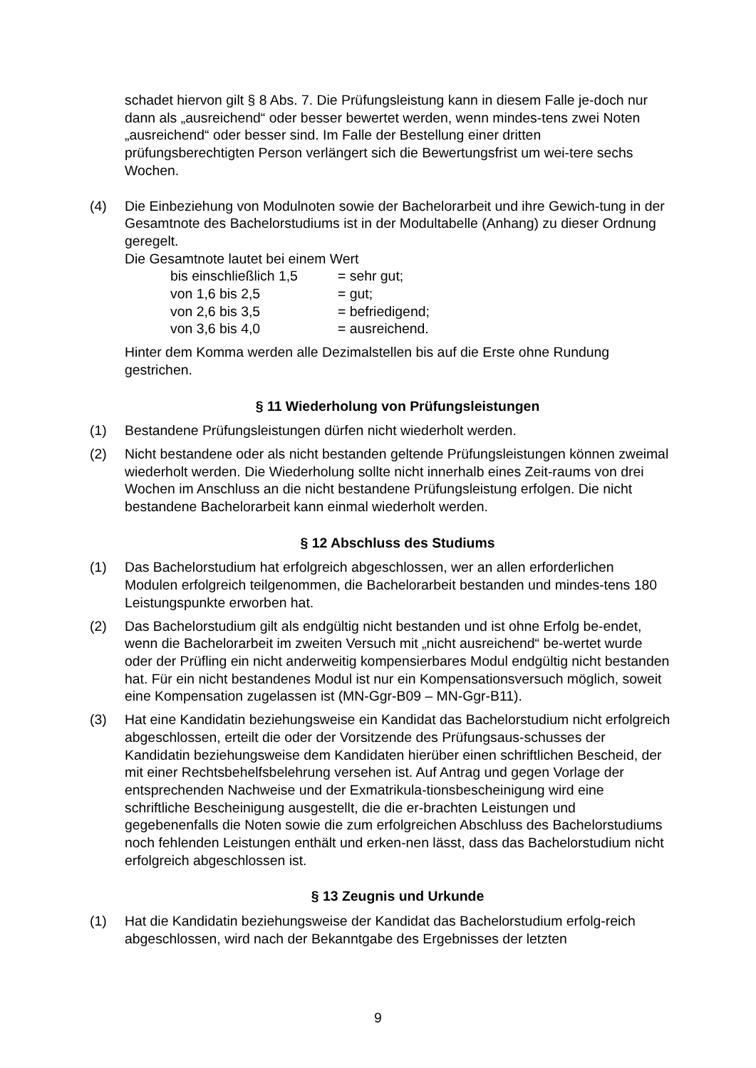schadet hiervon gilt § 8 Abs. 7. Die Prüfungsleistung kann in diesem Falle je-doch nur dann als „ausreichend“ oder besser bewertet werden, wenn mindes-tens zwei Noten „ausreichend“ oder besser sind. Im Falle der Bestellung einer dritten prüfungsberechtigten Person verlängert sich die Bewertungsfrist um wei-tere sechs Wochen.
(4) Die Einbeziehung von Modulnoten sowie der Bachelorarbeit und ihre Gewich-tung in der Gesamtnote des Bachelorstudiums ist in der Modultabelle (Anhang) zu dieser Ordnung geregelt.
Die Gesamtnote lautet bei einem Wert
bis einschließlich 1,5 = sehr gut;
von 1,6 bis 2,5 = gut;
von 2,6 bis 3,5 = befriedigend;
von 3,6 bis 4,0 = ausreichend.
Hinter dem Komma werden alle Dezimalstellen bis auf die Erste ohne Rundung gestrichen.
§ 11 Wiederholung von Prüfungsleistungen
(1) Bestandene Prüfungsleistungen dürfen nicht wiederholt werden.
(2) Nicht bestandene oder als nicht bestanden geltende Prüfungsleistungen können zweimal wiederholt werden. Die Wiederholung sollte nicht innerhalb eines Zeit-raums von drei Wochen im Anschluss an die nicht bestandene Prüfungsleistung erfolgen. Die nicht bestandene Bachelorarbeit kann einmal wiederholt werden.
§ 12 Abschluss des Studiums
(1) Das Bachelorstudium hat erfolgreich abgeschlossen, wer an allen erforderlichen Modulen erfolgreich teilgenommen, die Bachelorarbeit bestanden und mindes-tens 180 Leistungspunkte erworben hat.
(2) Das Bachelorstudium gilt als endgültig nicht bestanden und ist ohne Erfolg be-endet, wenn die Bachelorarbeit im zweiten Versuch mit „nicht ausreichend“ be-wertet wurde oder der Prüfling ein nicht anderweitig kompensierbares Modul endgültig nicht bestanden hat. Für ein nicht bestandenes Modul ist nur ein Kompensationsversuch möglich, soweit eine Kompensation zugelassen ist (MN-Ggr-B09 – MN-Ggr-B11).
(3) Hat eine Kandidatin beziehungsweise ein Kandidat das Bachelorstudium nicht erfolgreich abgeschlossen, erteilt die oder der Vorsitzende des Prüfungsaus-schusses der Kandidatin beziehungsweise dem Kandidaten hierüber einen schriftlichen Bescheid, der mit einer Rechtsbehelfsbelehrung versehen ist. Auf Antrag und gegen Vorlage der entsprechenden Nachweise und der Exmatrikula-tionsbescheinigung wird eine schriftliche Bescheinigung ausgestellt, die die er-brachten Leistungen und gegebenenfalls die Noten sowie die zum erfolgreichen Abschluss des Bachelorstudiums noch fehlenden Leistungen enthält und erken-nen lässt, dass das Bachelorstudium nicht erfolgreich abgeschlossen ist.
§ 13 Zeugnis und Urkunde
(1) Hat die Kandidatin beziehungsweise der Kandidat das Bachelorstudium erfolg-reich abgeschlossen, wird nach der Bekanntgabe des Ergebnisses der letzten
9